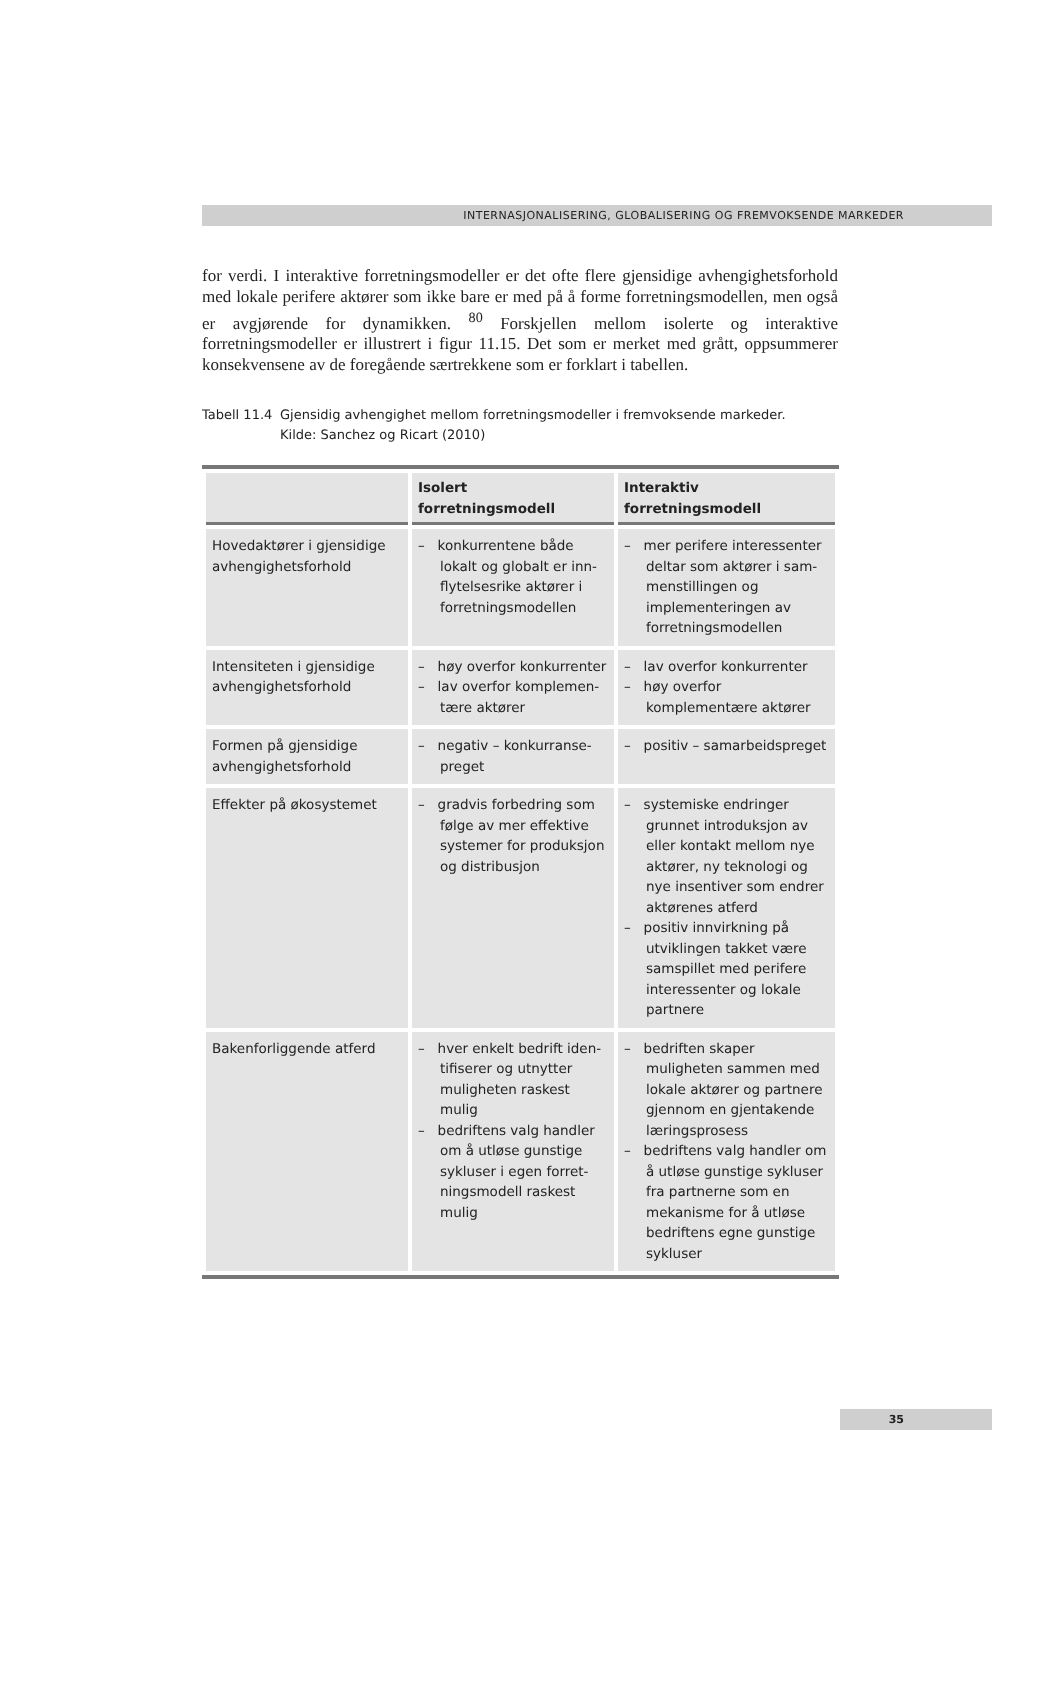INTERNASJONALISERING, GLOBALISERING OG FREMVOKSENDE MARKEDER
for verdi. I interaktive forretningsmodeller er det ofte flere gjensidige avhengighets­forhold med lokale perifere aktører som ikke bare er med på å forme forretningsmo­dellen, men også er avgjørende for dynamikken. <sup>80</sup> Forskjellen mellom isolerte og interaktive forretningsmodeller er illustrert i figur 11.15. Det som er merket med grått, oppsummerer konsekvensene av de foregående særtrekkene som er forklart i ta­bellen.
Tabell 11.4
Gjensidig avhengighet mellom forretningsmodeller i fremvoksende markeder.
Kilde: Sanchez og Ricart (2010)
| | Isolert forretningsmodell | Interaktiv forretningsmodell |
| --- | --- | --- |
| Hovedaktører i gjensidige avhengighetsforhold | – konkurrentene både lokalt og globalt er inn­flytelsesrike aktører i for­retningsmodellen | – mer perifere interessenter deltar som aktører i sam­menstillingen og implemen­teringen av forretningsmodellen |
| Intensiteten i gjensidige avhengighetsforhold | – høy overfor konkurrenter – lav overfor komplemen­tære aktører | – lav overfor konkurrenter – høy overfor komplementære aktører |
| Formen på gjensidige avhengighetsforhold | – negativ – konkurranse­preget | – positiv – samarbeidspreget |
| Effekter på økosystemet | – gradvis forbedring som følge av mer effektive systemer for produksjon og distribusjon | – systemiske endringer grun­net introduksjon av eller kontakt mellom nye aktører, ny teknologi og nye insenti­ver som endrer aktørenes atferd – positiv innvirkning på utvik­lingen takket være samspillet med perifere interessenter og lokale partnere |
| Bakenforliggende atferd | – hver enkelt bedrift iden­tifiserer og utnytter muligheten raskest mulig – bedriftens valg handler om å utløse gunstige sykluser i egen forret­ningsmodell raskest mulig | – bedriften skaper muligheten sammen med lokale aktører og partnere gjennom en gjentakende læringsprosess – bedriftens valg handler om å utløse gunstige sykluser fra partnerne som en meka­nisme for å utløse bedriftens egne gunstige sykluser |
35